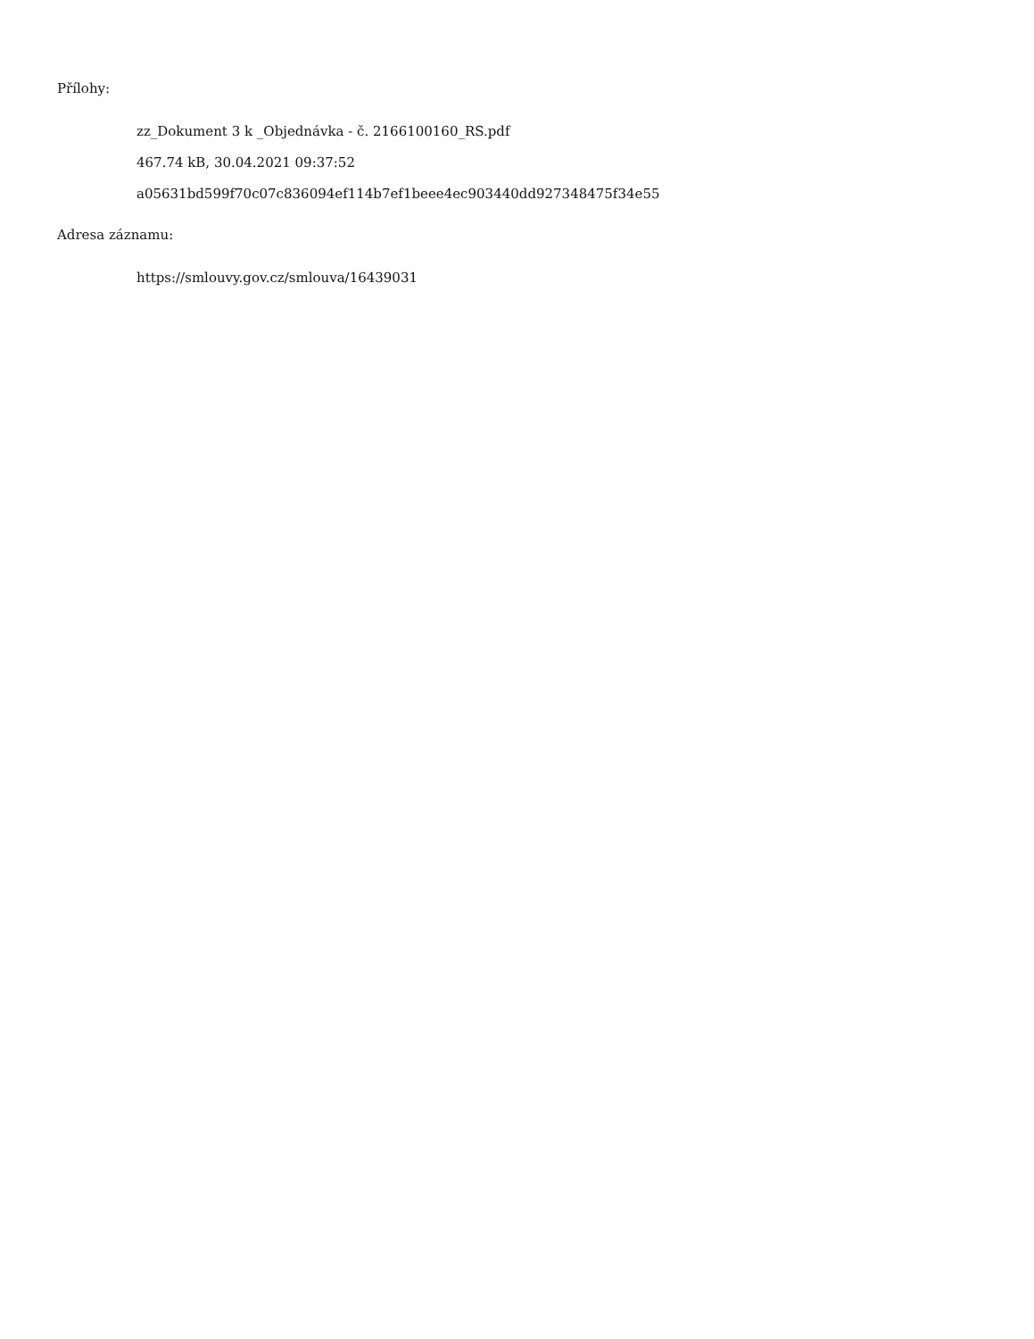Přílohy:
zz_Dokument 3 k _Objednávka - č. 2166100160_RS.pdf
467.74 kB, 30.04.2021 09:37:52
a05631bd599f70c07c836094ef114b7ef1beee4ec903440dd927348475f34e55
Adresa záznamu:
https://smlouvy.gov.cz/smlouva/16439031